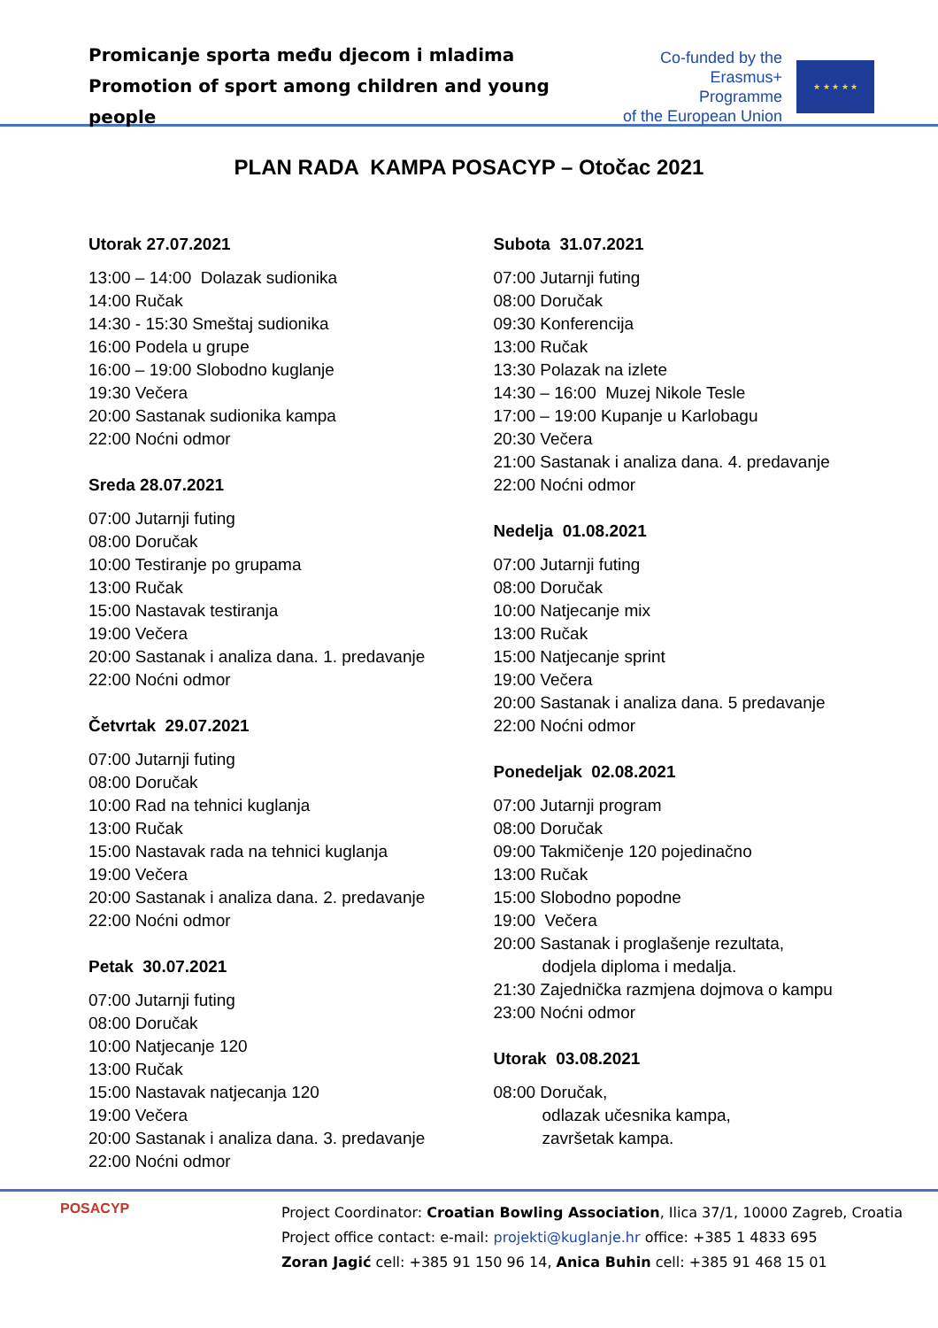Promicanje sporta među djecom i mladima
Promotion of sport among children and young people
Co-funded by the
Erasmus+ Programme
of the European Union
★ ★ ★ ★ ★
PLAN RADA KAMPA POSACYP – Otočac 2021
Utorak 27.07.2021
13:00 – 14:00 Dolazak sudionika
14:00 Ručak
14:30 - 15:30 Smeštaj sudionika
16:00 Podela u grupe
16:00 – 19:00 Slobodno kuglanje
19:30 Večera
20:00 Sastanak sudionika kampa
22:00 Noćni odmor
Sreda 28.07.2021
07:00 Jutarnji futing
08:00 Doručak
10:00 Testiranje po grupama
13:00 Ručak
15:00 Nastavak testiranja
19:00 Večera
20:00 Sastanak i analiza dana. 1. predavanje
22:00 Noćni odmor
Četvrtak 29.07.2021
07:00 Jutarnji futing
08:00 Doručak
10:00 Rad na tehnici kuglanja
13:00 Ručak
15:00 Nastavak rada na tehnici kuglanja
19:00 Večera
20:00 Sastanak i analiza dana. 2. predavanje
22:00 Noćni odmor
Petak 30.07.2021
07:00 Jutarnji futing
08:00 Doručak
10:00 Natjecanje 120
13:00 Ručak
15:00 Nastavak natjecanja 120
19:00 Večera
20:00 Sastanak i analiza dana. 3. predavanje
22:00 Noćni odmor
Subota 31.07.2021
07:00 Jutarnji futing
08:00 Doručak
09:30 Konferencija
13:00 Ručak
13:30 Polazak na izlete
14:30 – 16:00 Muzej Nikole Tesle
17:00 – 19:00 Kupanje u Karlobagu
20:30 Večera
21:00 Sastanak i analiza dana. 4. predavanje
22:00 Noćni odmor
Nedelja 01.08.2021
07:00 Jutarnji futing
08:00 Doručak
10:00 Natjecanje mix
13:00 Ručak
15:00 Natjecanje sprint
19:00 Večera
20:00 Sastanak i analiza dana. 5 predavanje
22:00 Noćni odmor
Ponedeljak 02.08.2021
07:00 Jutarnji program
08:00 Doručak
09:00 Takmičenje 120 pojedinačno
13:00 Ručak
15:00 Slobodno popodne
19:00 Večera
20:00 Sastanak i proglašenje rezultata,
dodjela diploma i medalja.
21:30 Zajednička razmjena dojmova o kampu
23:00 Noćni odmor
Utorak 03.08.2021
08:00 Doručak,
odlazak učesnika kampa,
završetak kampa.
POSACYP
Project Coordinator: Croatian Bowling Association, Ilica 37/1, 10000 Zagreb, Croatia
Project office contact: e-mail: projekti@kuglanje.hr office: +385 1 4833 695
Zoran Jagić cell: +385 91 150 96 14, Anica Buhin cell: +385 91 468 15 01